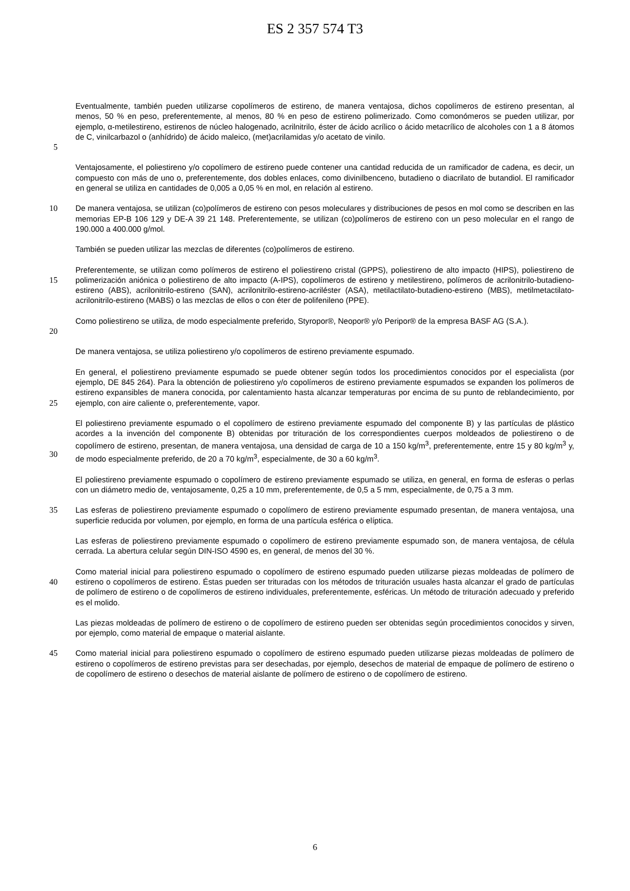ES 2 357 574 T3
5
Eventualmente, también pueden utilizarse copolímeros de estireno, de manera ventajosa, dichos copolímeros de estireno presentan, al menos, 50 % en peso, preferentemente, al menos, 80 % en peso de estireno polimerizado. Como comonómeros se pueden utilizar, por ejemplo, α-metilestireno, estirenos de núcleo halogenado, acrilnitrilo, éster de ácido acrílico o ácido metacrílico de alcoholes con 1 a 8 átomos de C, vinilcarbazol o (anhídrido) de ácido maleico, (met)acrilamidas y/o acetato de vinilo.
Ventajosamente, el poliestireno y/o copolímero de estireno puede contener una cantidad reducida de un ramificador de cadena, es decir, un compuesto con más de uno o, preferentemente, dos dobles enlaces, como divinilbenceno, butadieno o diacrilato de butandiol. El ramificador en general se utiliza en cantidades de 0,005 a 0,05 % en mol, en relación al estireno.
10
De manera ventajosa, se utilizan (co)polímeros de estireno con pesos moleculares y distribuciones de pesos en mol como se describen en las memorias EP-B 106 129 y DE-A 39 21 148. Preferentemente, se utilizan (co)polímeros de estireno con un peso molecular en el rango de 190.000 a 400.000 g/mol.
También se pueden utilizar las mezclas de diferentes (co)polímeros de estireno.
15
Preferentemente, se utilizan como polímeros de estireno el poliestireno cristal (GPPS), poliestireno de alto impacto (HIPS), poliestireno de polimerización aniónica o poliestireno de alto impacto (A-IPS), copolímeros de estireno y metilestireno, polímeros de acrilonitrilo-butadieno-estireno (ABS), acrilonitrilo-estireno (SAN), acrilonitrilo-estireno-acriléster (ASA), metilactilato-butadieno-estireno (MBS), metilmetactilato-acrilonitrilo-estireno (MABS) o las mezclas de ellos o con éter de polifenileno (PPE).
20
Como poliestireno se utiliza, de modo especialmente preferido, Styropor®, Neopor® y/o Peripor® de la empresa BASF AG (S.A.).
De manera ventajosa, se utiliza poliestireno y/o copolímeros de estireno previamente espumado.
25
En general, el poliestireno previamente espumado se puede obtener según todos los procedimientos conocidos por el especialista (por ejemplo, DE 845 264). Para la obtención de poliestireno y/o copolímeros de estireno previamente espumados se expanden los polímeros de estireno expansibles de manera conocida, por calentamiento hasta alcanzar temperaturas por encima de su punto de reblandecimiento, por ejemplo, con aire caliente o, preferentemente, vapor.
30
El poliestireno previamente espumado o el copolímero de estireno previamente espumado del componente B) y las partículas de plástico acordes a la invención del componente B) obtenidas por trituración de los correspondientes cuerpos moldeados de poliestireno o de copolímero de estireno, presentan, de manera ventajosa, una densidad de carga de 10 a 150 kg/m<sup>3</sup>, preferentemente, entre 15 y 80 kg/m<sup>3</sup> y, de modo especialmente preferido, de 20 a 70 kg/m<sup>3</sup>, especialmente, de 30 a 60 kg/m<sup>3</sup>.
El poliestireno previamente espumado o copolímero de estireno previamente espumado se utiliza, en general, en forma de esferas o perlas con un diámetro medio de, ventajosamente, 0,25 a 10 mm, preferentemente, de 0,5 a 5 mm, especialmente, de 0,75 a 3 mm.
35
Las esferas de poliestireno previamente espumado o copolímero de estireno previamente espumado presentan, de manera ventajosa, una superficie reducida por volumen, por ejemplo, en forma de una partícula esférica o elíptica.
Las esferas de poliestireno previamente espumado o copolímero de estireno previamente espumado son, de manera ventajosa, de célula cerrada. La abertura celular según DIN-ISO 4590 es, en general, de menos del 30 %.
40
Como material inicial para poliestireno espumado o copolímero de estireno espumado pueden utilizarse piezas moldeadas de polímero de estireno o copolímeros de estireno. Éstas pueden ser trituradas con los métodos de trituración usuales hasta alcanzar el grado de partículas de polímero de estireno o de copolímeros de estireno individuales, preferentemente, esféricas. Un método de trituración adecuado y preferido es el molido.
Las piezas moldeadas de polímero de estireno o de copolímero de estireno pueden ser obtenidas según procedimientos conocidos y sirven, por ejemplo, como material de empaque o material aislante.
45
Como material inicial para poliestireno espumado o copolímero de estireno espumado pueden utilizarse piezas moldeadas de polímero de estireno o copolímeros de estireno previstas para ser desechadas, por ejemplo, desechos de material de empaque de polímero de estireno o de copolímero de estireno o desechos de material aislante de polímero de estireno o de copolímero de estireno.
6